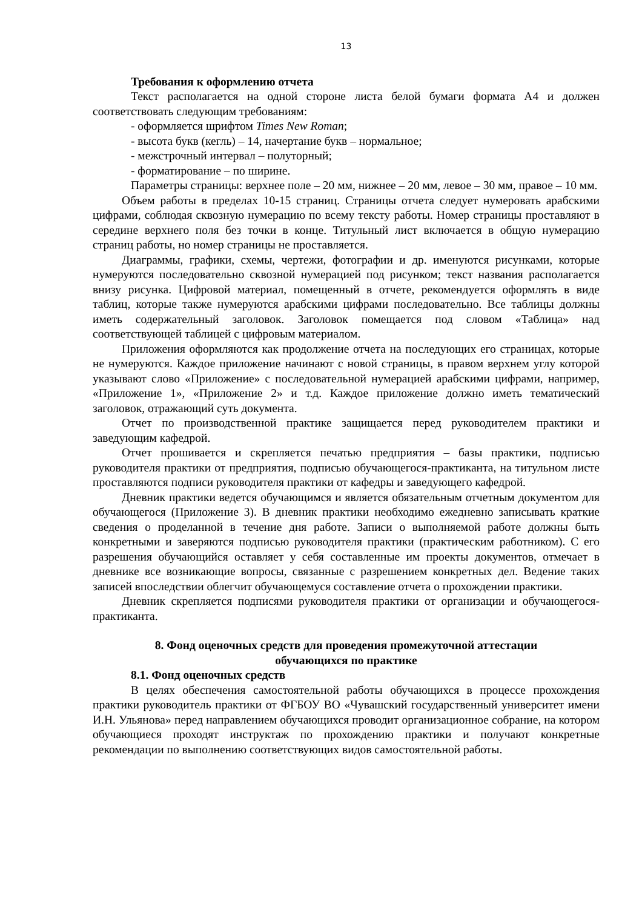13
Требования к оформлению отчета
Текст располагается на одной стороне листа белой бумаги формата А4 и должен соответствовать следующим требованиям:
- оформляется шрифтом Times New Roman;
- высота букв (кегль) – 14, начертание букв – нормальное;
- межстрочный интервал – полуторный;
- форматирование – по ширине.
Параметры страницы: верхнее поле – 20 мм, нижнее – 20 мм, левое – 30 мм, правое – 10 мм.
Объем работы в пределах 10-15 страниц. Страницы отчета следует нумеровать арабскими цифрами, соблюдая сквозную нумерацию по всему тексту работы. Номер страницы проставляют в середине верхнего поля без точки в конце. Титульный лист включается в общую нумерацию страниц работы, но номер страницы не проставляется.
Диаграммы, графики, схемы, чертежи, фотографии и др. именуются рисунками, которые нумеруются последовательно сквозной нумерацией под рисунком; текст названия располагается внизу рисунка. Цифровой материал, помещенный в отчете, рекомендуется оформлять в виде таблиц, которые также нумеруются арабскими цифрами последовательно. Все таблицы должны иметь содержательный заголовок. Заголовок помещается под словом «Таблица» над соответствующей таблицей с цифровым материалом.
Приложения оформляются как продолжение отчета на последующих его страницах, которые не нумеруются. Каждое приложение начинают с новой страницы, в правом верхнем углу которой указывают слово «Приложение» с последовательной нумерацией арабскими цифрами, например, «Приложение 1», «Приложение 2» и т.д. Каждое приложение должно иметь тематический заголовок, отражающий суть документа.
Отчет по производственной практике защищается перед руководителем практики и заведующим кафедрой.
Отчет прошивается и скрепляется печатью предприятия – базы практики, подписью руководителя практики от предприятия, подписью обучающегося-практиканта, на титульном листе проставляются подписи руководителя практики от кафедры и заведующего кафедрой.
Дневник практики ведется обучающимся и является обязательным отчетным документом для обучающегося (Приложение 3). В дневник практики необходимо ежедневно записывать краткие сведения о проделанной в течение дня работе. Записи о выполняемой работе должны быть конкретными и заверяются подписью руководителя практики (практическим работником). С его разрешения обучающийся оставляет у себя составленные им проекты документов, отмечает в дневнике все возникающие вопросы, связанные с разрешением конкретных дел. Ведение таких записей впоследствии облегчит обучающемуся составление отчета о прохождении практики.
Дневник скрепляется подписями руководителя практики от организации и обучающегося-практиканта.
8. Фонд оценочных средств для проведения промежуточной аттестации
обучающихся по практике
8.1. Фонд оценочных средств
В целях обеспечения самостоятельной работы обучающихся в процессе прохождения практики руководитель практики от ФГБОУ ВО «Чувашский государственный университет имени И.Н. Ульянова» перед направлением обучающихся проводит организационное собрание, на котором обучающиеся проходят инструктаж по прохождению практики и получают конкретные рекомендации по выполнению соответствующих видов самостоятельной работы.